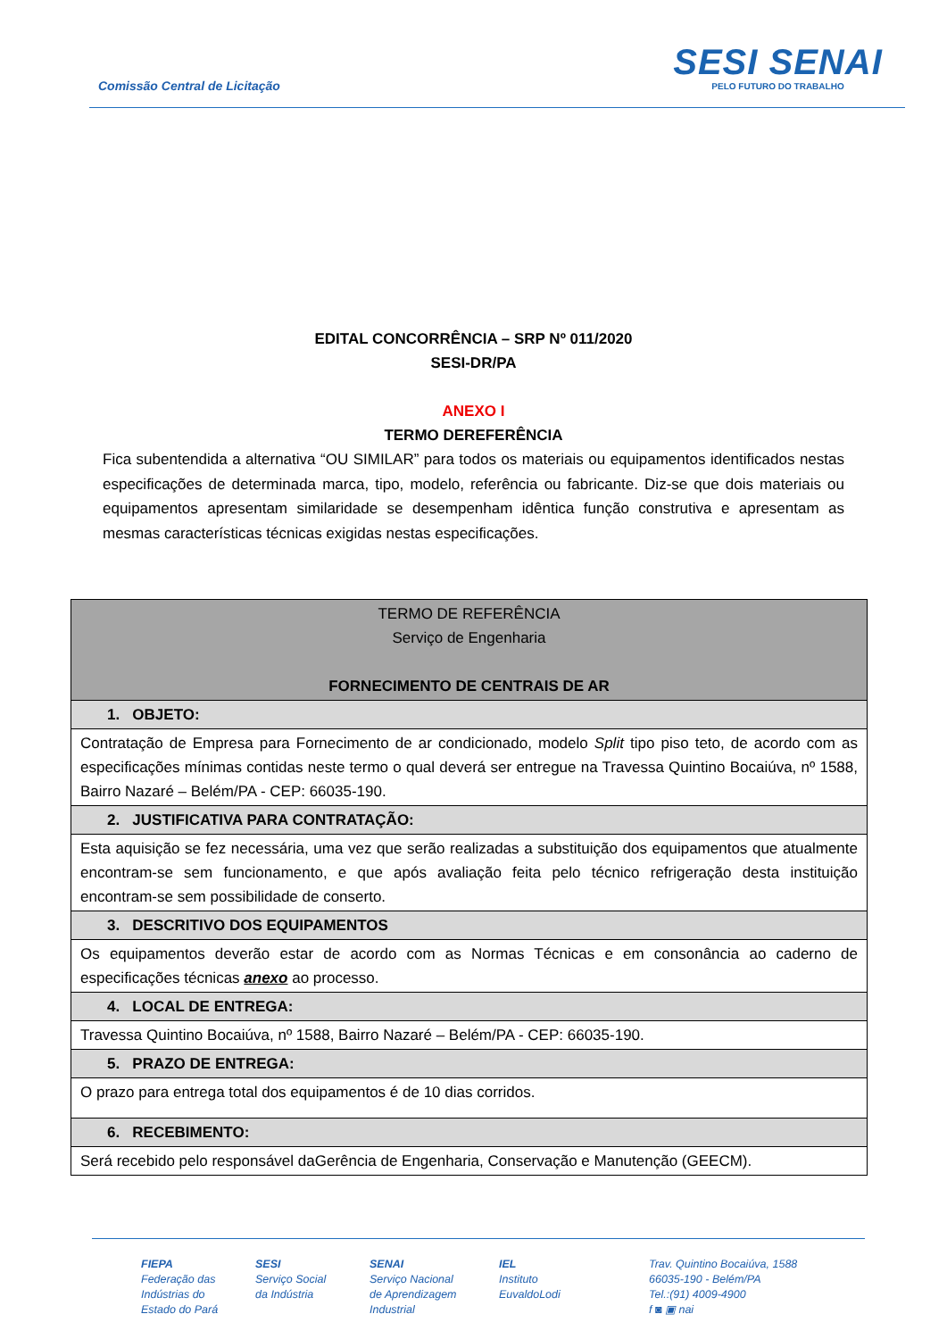Comissão Central de Licitação
SESI SENAI
PELO FUTURO DO TRABALHO
EDITAL CONCORRÊNCIA – SRP Nº 011/2020
SESI-DR/PA
ANEXO I
TERMO DEREFERÊNCIA
Fica subentendida a alternativa “OU SIMILAR” para todos os materiais ou equipamentos identificados nestas especificações de determinada marca, tipo, modelo, referência ou fabricante. Diz-se que dois materiais ou equipamentos apresentam similaridade se desempenham idêntica função construtiva e apresentam as mesmas características técnicas exigidas nestas especificações.
| TERMO DE REFERÊNCIA Serviço de Engenharia FORNECIMENTO DE CENTRAIS DE AR |
| 1. OBJETO: |
| Contratação de Empresa para Fornecimento de ar condicionado, modelo Split tipo piso teto, de acordo com as especificações mínimas contidas neste termo o qual deverá ser entregue na Travessa Quintino Bocaiúva, nº 1588, Bairro Nazaré – Belém/PA - CEP: 66035-190. |
| 2. JUSTIFICATIVA PARA CONTRATAÇÃO: |
| Esta aquisição se fez necessária, uma vez que serão realizadas a substituição dos equipamentos que atualmente encontram-se sem funcionamento, e que após avaliação feita pelo técnico refrigeração desta instituição encontram-se sem possibilidade de conserto. |
| 3. DESCRITIVO DOS EQUIPAMENTOS |
| Os equipamentos deverão estar de acordo com as Normas Técnicas e em consonância ao caderno de especificações técnicas anexo ao processo. |
| 4. LOCAL DE ENTREGA: |
| Travessa Quintino Bocaiúva, nº 1588, Bairro Nazaré – Belém/PA - CEP: 66035-190. |
| 5. PRAZO DE ENTREGA: |
| O prazo para entrega total dos equipamentos é de 10 dias corridos. |
| 6. RECEBIMENTO: |
| Será recebido pelo responsável daGerência de Engenharia, Conservação e Manutenção (GEECM). |
FIEPA
Federação das
Indústrias do
Estado do Pará
SESI
Serviço Social
da Indústria
SENAI
Serviço Nacional
de Aprendizagem
Industrial
IEL
Instituto
EuvaldoLodi
Trav. Quintino Bocaiúva, 1588
66035-190 - Belém/PA
Tel.:(91) 4009-4900
f ◙ ▣ nai